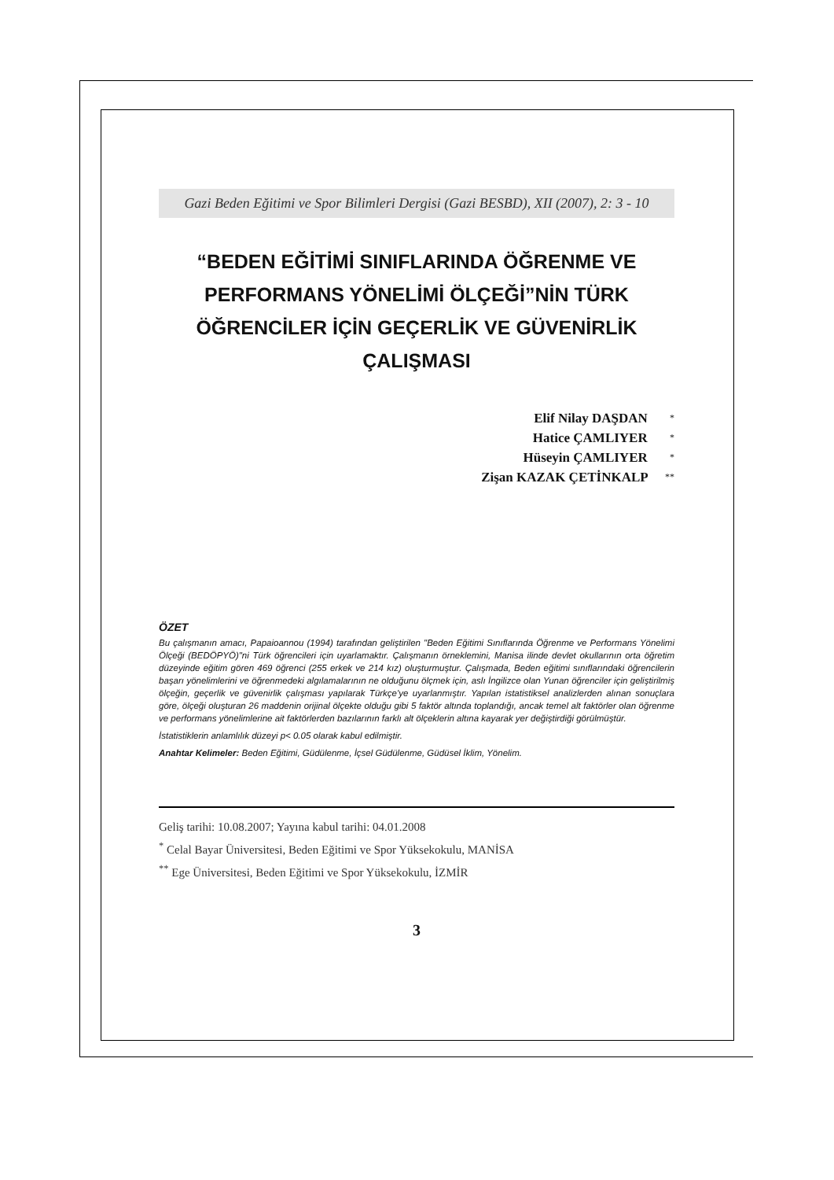Gazi Beden Eğitimi ve Spor Bilimleri Dergisi (Gazi BESBD), XII (2007), 2: 3 - 10
“BEDEN EĞİTİMİ SINIFLARINDA ÖĞRENME VE PERFORMANS YÖNELİMİ ÖLÇEĞİ”NİN TÜRK ÖĞRENCİLER İÇİN GEÇERLİK VE GÜVENİRLİK ÇALIŞMASI
Elif Nilay DAŞDAN *
Hatice ÇAMLIYER *
Hüseyin ÇAMLIYER *
Zişan KAZAK ÇETİNKALP **
ÖZET
Bu çalışmanın amacı, Papaioannou (1994) tarafından geliştirilen "Beden Eğitimi Sınıflarında Öğrenme ve Performans Yönelimi Ölçeği (BEDÖPYÖ)"ni Türk öğrencileri için uyarlamaktır. Çalışmanın örneklemini, Manisa ilinde devlet okullarının orta öğretim düzeyinde eğitim gören 469 öğrenci (255 erkek ve 214 kız) oluşturmuştur. Çalışmada, Beden eğitimi sınıflarındaki öğrencilerin başarı yönelimlerini ve öğrenmedeki algılamalarının ne olduğunu ölçmek için, aslı İngilizce olan Yunan öğrenciler için geliştirilmiş ölçeğin, geçerlik ve güvenirlik çalışması yapılarak Türkçe'ye uyarlanmıştır. Yapılan istatistiksel analizlerden alınan sonuçlara göre, ölçeği oluşturan 26 maddenin orijinal ölçekte olduğu gibi 5 faktör altında toplandığı, ancak temel alt faktörler olan öğrenme ve performans yönelimlerine ait faktörlerden bazılarının farklı alt ölçeklerin altına kayarak yer değiştirdiği görülmüştür.
İstatistiklerin anlamlılık düzeyi p< 0.05 olarak kabul edilmiştir.
Anahtar Kelimeler: Beden Eğitimi, Güdülenme, İçsel Güdülenme, Güdüsel İklim, Yönelim.
Geliş tarihi: 10.08.2007; Yayına kabul tarihi: 04.01.2008
<sup>*</sup> Celal Bayar Üniversitesi, Beden Eğitimi ve Spor Yüksekokulu, MANİSA
<sup>**</sup> Ege Üniversitesi, Beden Eğitimi ve Spor Yüksekokulu, İZMİR
3